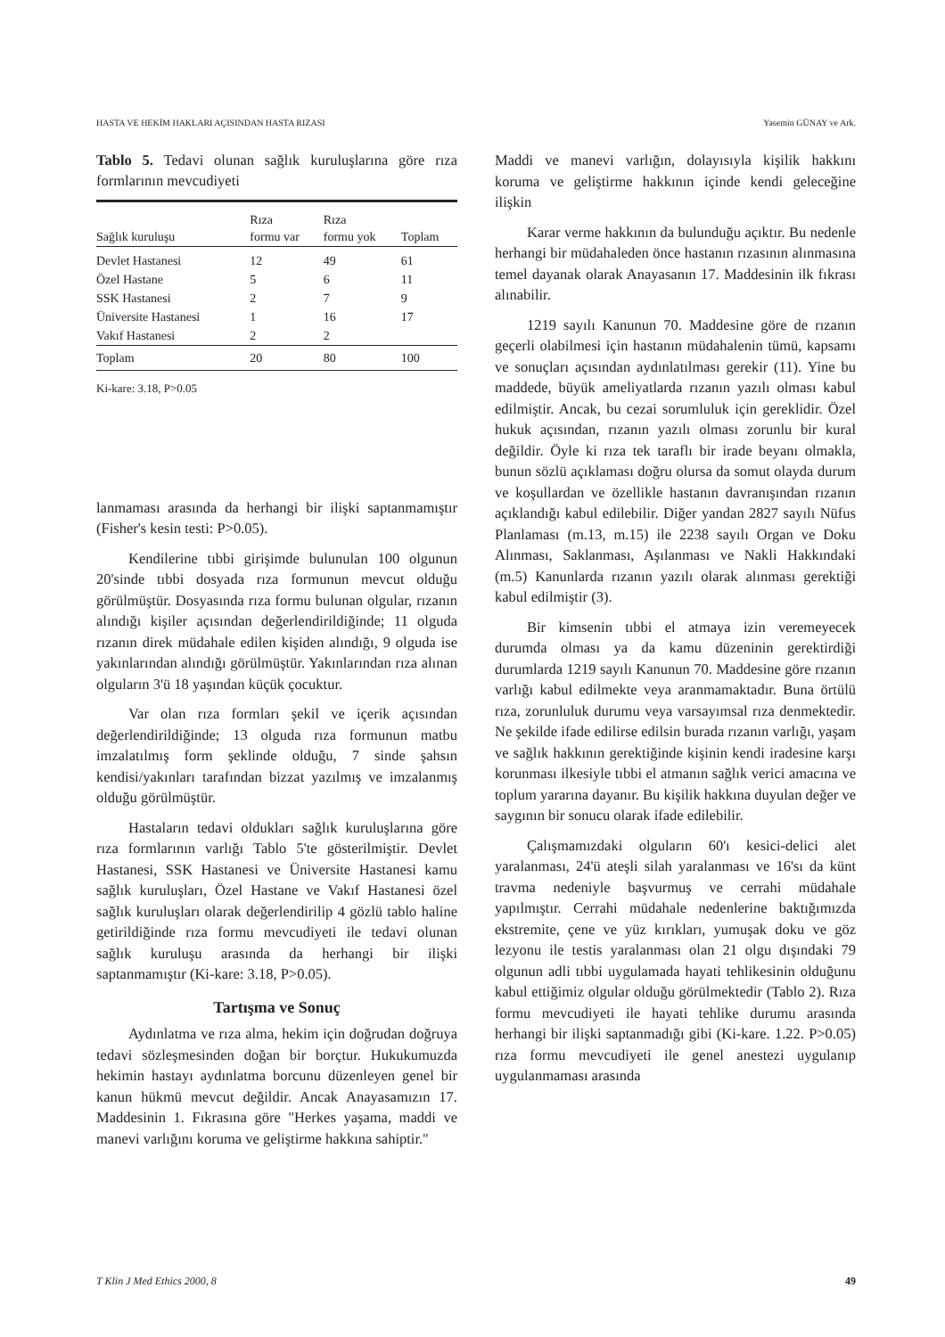HASTA VE HEKİM HAKLARI AÇISINDAN HASTA RIZASI Yasemin GÜNAY ve Ark.
Tablo 5. Tedavi olunan sağlık kuruluşlarına göre rıza formlarının mevcudiyeti
| Sağlık kuruluşu | Rıza formu var | Rıza formu yok | Toplam |
| --- | --- | --- | --- |
| Devlet Hastanesi | 12 | 49 | 61 |
| Özel Hastane | 5 | 6 | 11 |
| SSK Hastanesi | 2 | 7 | 9 |
| Üniversite Hastanesi | 1 | 16 | 17 |
| Vakıf Hastanesi | 2 | 2 | |
| Toplam | 20 | 80 | 100 |
Ki-kare: 3.18, P>0.05
lanmaması arasında da herhangi bir ilişki saptanmamıştır (Fisher's kesin testi: P>0.05).
Kendilerine tıbbi girişimde bulunulan 100 olgunun 20'sinde tıbbi dosyada rıza formunun mevcut olduğu görülmüştür. Dosyasında rıza formu bulunan olgular, rızanın alındığı kişiler açısından değerlendirildiğinde; 11 olguda rızanın direk müdahale edilen kişiden alındığı, 9 olguda ise yakınlarından alındığı görülmüştür. Yakınlarından rıza alınan olguların 3'ü 18 yaşından küçük çocuktur.
Var olan rıza formları şekil ve içerik açısından değerlendirildiğinde; 13 olguda rıza formunun matbu imzalatılmış form şeklinde olduğu, 7 sinde şahsın kendisi/yakınları tarafından bizzat yazılmış ve imzalanmış olduğu görülmüştür.
Hastaların tedavi oldukları sağlık kuruluşlarına göre rıza formlarının varlığı Tablo 5'te gösterilmiştir. Devlet Hastanesi, SSK Hastanesi ve Üniversite Hastanesi kamu sağlık kuruluşları, Özel Hastane ve Vakıf Hastanesi özel sağlık kuruluşları olarak değerlendirilip 4 gözlü tablo haline getirildiğinde rıza formu mevcudiyeti ile tedavi olunan sağlık kuruluşu arasında da herhangi bir ilişki saptanmamıştır (Ki-kare: 3.18, P>0.05).
Tartışma ve Sonuç
Aydınlatma ve rıza alma, hekim için doğrudan doğruya tedavi sözleşmesinden doğan bir borçtur. Hukukumuzda hekimin hastayı aydınlatma borcunu düzenleyen genel bir kanun hükmü mevcut değildir. Ancak Anayasamızın 17. Maddesinin 1. Fıkrasına göre "Herkes yaşama, maddi ve manevi varlığını koruma ve geliştirme hakkına sahiptir."
Maddi ve manevi varlığın, dolayısıyla kişilik hakkını koruma ve geliştirme hakkının içinde kendi geleceğine ilişkin
Karar verme hakkının da bulunduğu açıktır. Bu nedenle herhangi bir müdahaleden önce hastanın rızasının alınmasına temel dayanak olarak Anayasanın 17. Maddesinin ilk fıkrası alınabilir.
1219 sayılı Kanunun 70. Maddesine göre de rızanın geçerli olabilmesi için hastanın müdahalenin tümü, kapsamı ve sonuçları açısından aydınlatılması gerekir (11). Yine bu maddede, büyük ameliyatlarda rızanın yazılı olması kabul edilmiştir. Ancak, bu cezai sorumluluk için gereklidir. Özel hukuk açısından, rızanın yazılı olması zorunlu bir kural değildir. Öyle ki rıza tek taraflı bir irade beyanı olmakla, bunun sözlü açıklaması doğru olursa da somut olayda durum ve koşullardan ve özellikle hastanın davranışından rızanın açıklandığı kabul edilebilir. Diğer yandan 2827 sayılı Nüfus Planlaması (m.13, m.15) ile 2238 sayılı Organ ve Doku Alınması, Saklanması, Aşılanması ve Nakli Hakkındaki (m.5) Kanunlarda rızanın yazılı olarak alınması gerektiği kabul edilmiştir (3).
Bir kimsenin tıbbi el atmaya izin veremeyecek durumda olması ya da kamu düzeninin gerektirdiği durumlarda 1219 sayılı Kanunun 70. Maddesine göre rızanın varlığı kabul edilmekte veya aranmamaktadır. Buna örtülü rıza, zorunluluk durumu veya varsayımsal rıza denmektedir. Ne şekilde ifade edilirse edilsin burada rızanın varlığı, yaşam ve sağlık hakkının gerektiğinde kişinin kendi iradesine karşı korunması ilkesiyle tıbbi el atmanın sağlık verici amacına ve toplum yararına dayanır. Bu kişilik hakkına duyulan değer ve saygının bir sonucu olarak ifade edilebilir.
Çalışmamızdaki olguların 60'ı kesici-delici alet yaralanması, 24'ü ateşli silah yaralanması ve 16'sı da künt travma nedeniyle başvurmuş ve cerrahi müdahale yapılmıştır. Cerrahi müdahale nedenlerine baktığımızda ekstremite, çene ve yüz kırıkları, yumuşak doku ve göz lezyonu ile testis yaralanması olan 21 olgu dışındaki 79 olgunun adli tıbbi uygulamada hayati tehlikesinin olduğunu kabul ettiğimiz olgular olduğu görülmektedir (Tablo 2). Rıza formu mevcudiyeti ile hayati tehlike durumu arasında herhangi bir ilişki saptanmadığı gibi (Ki-kare. 1.22. P>0.05) rıza formu mevcudiyeti ile genel anestezi uygulanıp uygulanmaması arasında
T Klin J Med Ethics 2000, 8 49